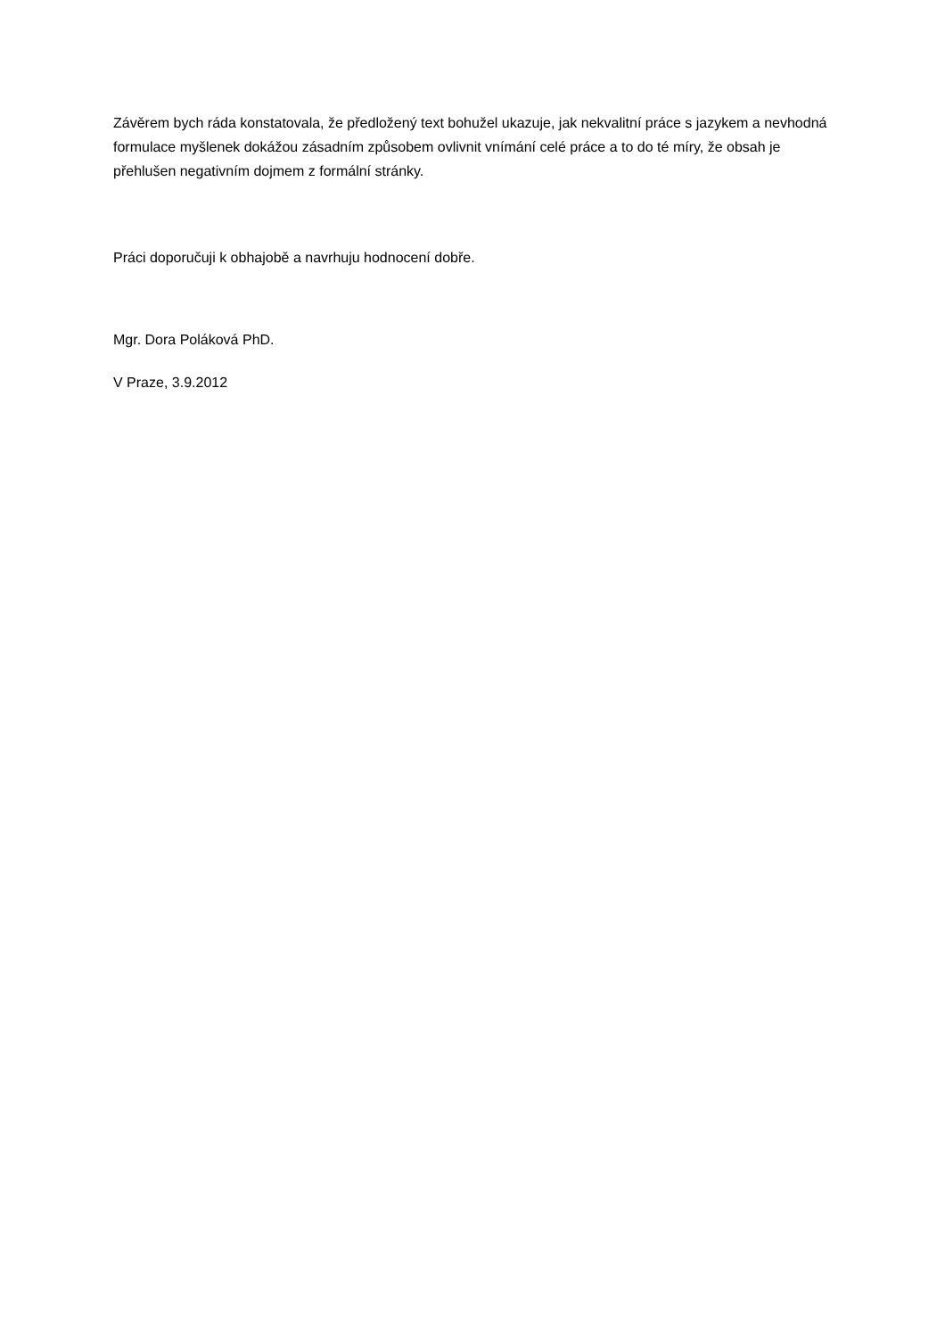Závěrem bych ráda konstatovala, že předložený text bohužel ukazuje, jak nekvalitní práce s jazykem a nevhodná formulace myšlenek dokážou zásadním způsobem ovlivnit vnímání celé práce a to do té míry, že obsah je přehlušen negativním dojmem z formální stránky.
Práci doporučuji k obhajobě a navrhuju hodnocení dobře.
Mgr. Dora Poláková PhD.
V Praze, 3.9.2012